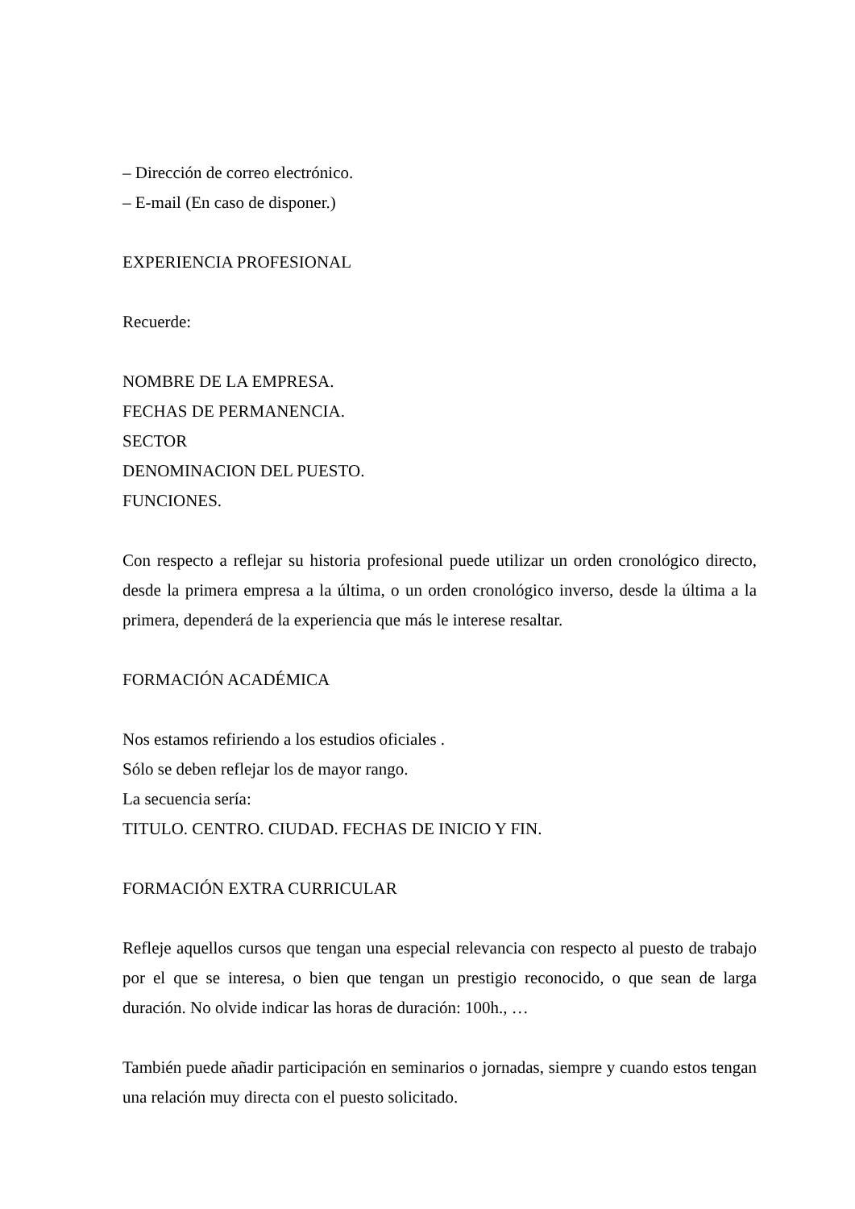– Dirección de correo electrónico.
– E-mail (En caso de disponer.)
EXPERIENCIA PROFESIONAL
Recuerde:
NOMBRE DE LA EMPRESA.
FECHAS DE PERMANENCIA.
SECTOR
DENOMINACION DEL PUESTO.
FUNCIONES.
Con respecto a reflejar su historia profesional puede utilizar un orden cronológico directo, desde la primera empresa a la última, o un orden cronológico inverso, desde la última a la primera, dependerá de la experiencia que más le interese resaltar.
FORMACIÓN ACADÉMICA
Nos estamos refiriendo a los estudios oficiales .
Sólo se deben reflejar los de mayor rango.
La secuencia sería:
TITULO. CENTRO. CIUDAD. FECHAS DE INICIO Y FIN.
FORMACIÓN EXTRA CURRICULAR
Refleje aquellos cursos que tengan una especial relevancia con respecto al puesto de trabajo por el que se interesa, o bien que tengan un prestigio reconocido, o que sean de larga duración. No olvide indicar las horas de duración: 100h., …
También puede añadir participación en seminarios o jornadas, siempre y cuando estos tengan una relación muy directa con el puesto solicitado.